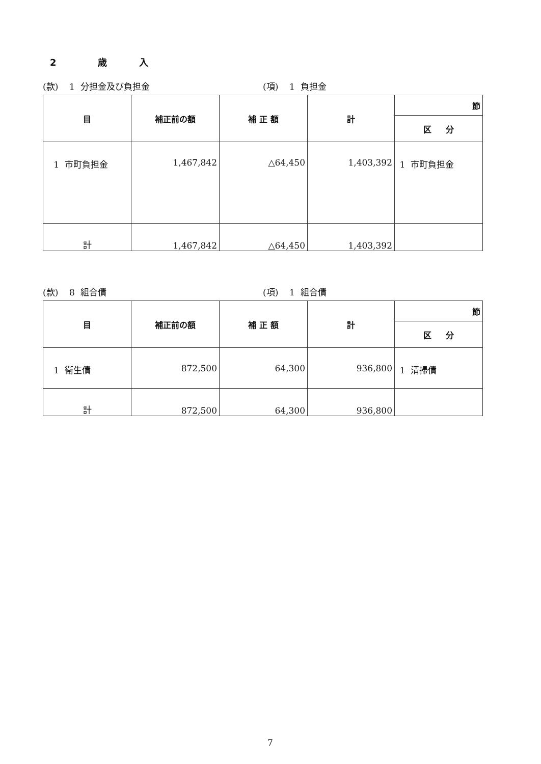2 歳 入
(款) 1 分担金及び負担金 (項) 1 負担金
| 目 | 補正前の額 | 補 正 額 | 計 | 節 |
| --- | --- | --- | --- | --- |
| | | | | 区 分 |
| 1 市町負担金 | 1,467,842 | △64,450 | 1,403,392 | 1 市町負担金 |
| 計 | 1,467,842 | △64,450 | 1,403,392 | |
(款) 8 組合債 (項) 1 組合債
| 目 | 補正前の額 | 補 正 額 | 計 | 節 |
| --- | --- | --- | --- | --- |
| | | | | 区 分 |
| 1 衛生債 | 872,500 | 64,300 | 936,800 | 1 清掃債 |
| 計 | 872,500 | 64,300 | 936,800 | |
7